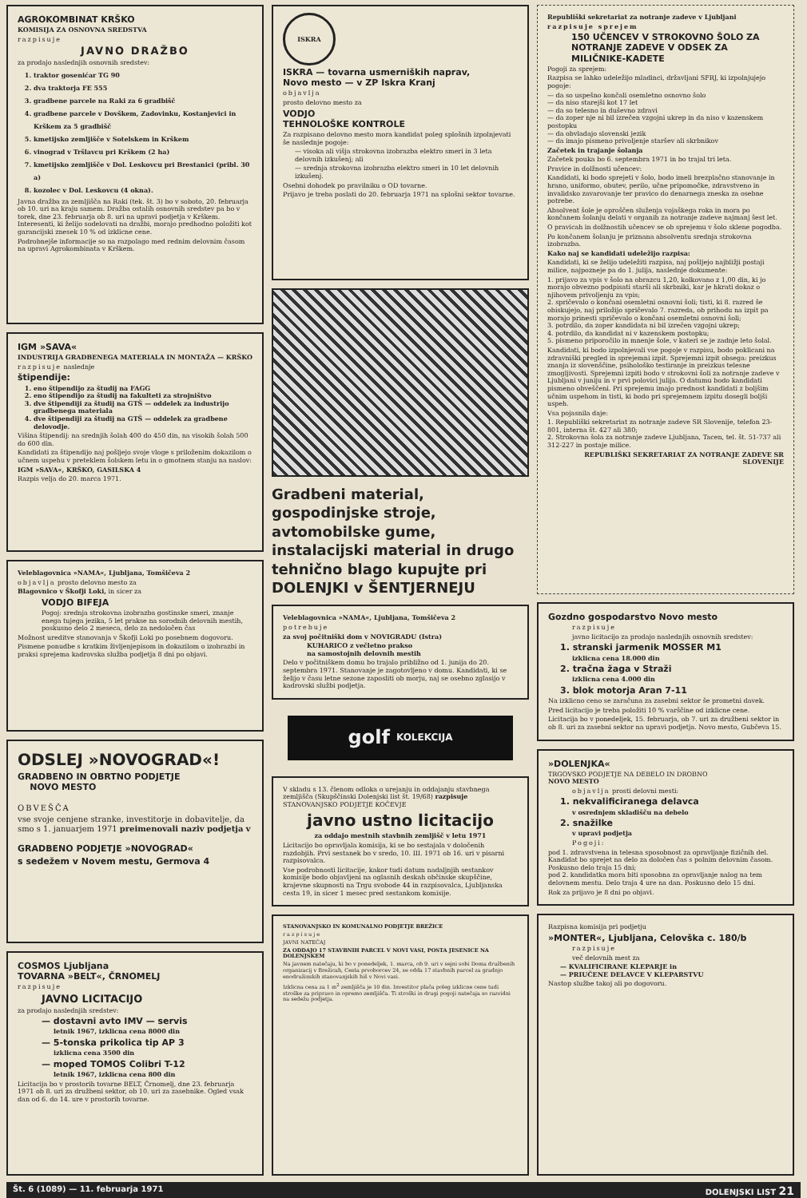AGROKOMBINAT KRŠKO
KOMISIJA ZA OSNOVNA SREDSTVA
razpisuje
JAVNO DRAŽBO
za prodajo naslednjih osnovnih sredstev:
1. traktor gosenićar TG 90
2. dva traktorja FE 555
3. gradbene parcele na Raki za 6 gradbišč
4. gradbene parcele v Dovškem, Zadovinku, Kostanjevici in Krškem za 5 gradbišč
5. kmetijsko zemljišče v Sotelskem in Krškem
6. vinograd v Tršlavcu pri Krškem (2 ha)
7. kmetijsko zemljišče v Dol. Leskovcu pri Brestanici (pribl. 30 a)
8. kozolec v Dol. Leskovcu (4 okna).
Javna dražba za zemljišča na Raki (tek. št. 3) bo v soboto, 20. februarja ob 10. uri na kraju samem. Dražba ostalih osnovnih sredstev pa bo v torek, dne 23. februarja ob 8. uri na upravi podjetja v Krškem. Interesenti, ki želijo sodelovati na dražbi, morajo predhodno položiti kot garancijski znesek 10 % od izklicne cene.
Podrobnejše informacije so na razpolago med rednim delovnim časom na upravi Agrokombinata v Krškem.
IGM »SAVA«
INDUSTRIJA GRADBENEGA MATERIALA IN MONTAŽA — KRŠKO
razpisuje naslednje
štipendije:
1. eno štipendijo za študij na FAGG
2. eno štipendijo za študij na fakulteti za strojništvo
3. dve štipendiji za študij na GTŠ — oddelek za industrijo gradbenega materiala
4. dve štipendiji za študij na GTŠ — oddelek za gradbene delovodje.
Višina štipendij: na srednjih šolah 400 do 450 din, na visokih šolah 500 do 600 din.
Kandidati za štipendijo naj pošljejo svoje vloge s priloženim dokazilom o učnem uspehu v preteklem šolskem letu in o gmotnem stanju na naslov:
IGM »SAVA«, KRŠKO, GASILSKA 4
Razpis velja do 20. marca 1971.
Veleblagovnica »NAMA«, Ljubljana, Tomšičeva 2
objavlja prosto delovno mesto za
Blagovnico v Škofji Loki, in sicer za
VODJO BIFEJA
Pogoj: srednja strokovna izobrazba gostinske smeri, znanje enega tujega jezika, 5 let prakse na sorodnih delovnih mestih, poskusno delo 2 meseca, delo za nedoločen čas
Možnost ureditve stanovanja v Škofji Loki po posebnem dogovoru.
Pismene ponudbe s kratkim življenjepisom in dokazilom o izobrazbi in praksi sprejema kadrovska služba podjetja 8 dni po objavi.
ODSLEJ »NOVOGRAD«!
GRADBENO IN OBRTNO PODJETJE
NOVO MESTO
OBVEŠČA
vse svoje cenjene stranke, investitorje in dobavitelje, da smo s 1. januarjem 1971 preimenovali naziv podjetja v
GRADBENO PODJETJE »NOVOGRAD«
s sedežem v Novem mestu, Germova 4
COSMOS Ljubljana
TOVARNA »BELT«, ČRNOMELJ
razpisuje
JAVNO LICITACIJO
za prodajo naslednjih sredstev:
— dostavni avto IMV — servis
letnik 1967, izklicna cena 8000 din
— 5-tonska prikolica tip AP 3
izklicna cena 3500 din
— moped TOMOS Colibri T-12
letnik 1967, izklicna cena 800 din
Licitacija bo v prostorih tovarne BELT, Črnomelj, dne 23. februarja 1971 ob 8. uri za družbeni sektor, ob 10. uri za zasebnike. Ogled vsak dan od 6. do 14. ure v prostorih tovarne.
ISKRA
ISKRA — tovarna usmerniških naprav,
Novo mesto — v ZP Iskra Kranj
objavlja
prosto delovno mesto za
VODJO
TEHNOLOŠKE KONTROLE
Za razpisano delovno mesto mora kandidat poleg splošnih izpolnjevati še naslednje pogoje:
— visoka ali višja strokovna izobrazba elektro smeri in 3 leta delovnih izkušenj; ali
— srednja strokovna izobrazba elektro smeri in 10 let delovnih izkušenj.
Osebni dohodek po pravilniku o OD tovarne.
Prijavo je treba poslati do 20. februarja 1971 na splošni sektor tovarne.
Gradbeni material, gospodinjske stroje, avtomobilske gume, instalacijski material in drugo tehnično blago kupujte pri
DOLENJKI v ŠENTJERNEJU
Veleblagovnica »NAMA«, Ljubljana, Tomšičeva 2
potrebuje
za svoj počitniški dom v NOVIGRADU (Istra)
KUHARICO z večletno prakso
na samostojnih delovnih mestih
Delo v počitniškem domu bo trajalo približno od 1. junija do 20. septembra 1971. Stanovanje je zagotovljeno v domu. Kandidati, ki se želijo v času letne sezone zaposliti ob morju, naj se osebno zglasijo v kadrovski službi podjetja.
golf KOLEKCIJA
V skladu s 13. členom odloka o urejanju in oddajanju stavbnega zemljišča (Skupščinski Dolenjski list št. 19/68) razpisuje STANOVANJSKO PODJETJE KOČEVJE
javno ustno licitacijo
za oddajo mestnih stavbnih zemljišč v letu 1971
Licitacijo bo opravljala komisija, ki se bo sestajala v določenih razdobjih. Prvi sestanek bo v sredo, 10. III. 1971 ob 16. uri v pisarni razpisovalca.
Vse podrobnosti licitacije, kakor tudi datum nadaljnjih sestankov komisije bodo objavljeni na oglasnih deskah občinske skupščine, krajevne skupnosti na Trgu svobode 44 in razpisovalca, Ljubljanska cesta 19, in sicer 1 mesec pred sestankom komisije.
STANOVANJSKO IN KOMUNALNO PODJETJE BREŽICE
razpisuje
JAVNI NATEČAJ
ZA ODDAJO 17 STAVBNIH PARCEL V NOVI VASI, POSTA JESENICE NA DOLENJSKEM
Na javnem natečaju, ki bo v ponedeljek, 1. marca, ob 9. uri v sejni sobi Doma družbenih organizacij v Brežicah, Cesta prvoborcev 24, se odda 17 stavbnih parcel za gradnjo enodružinskih stanovanjskih hiš v Novi vasi.
Izklicna cena za 1 m<sup>2</sup> zemljišča je 10 din. Investitor plača poleg izklicne cene tudi stroške za pripravo in opremo zemljišča. Ti stroški in drugi pogoji natečaja so razvidni na sedežu podjetja.
Republiški sekretariat za notranje zadeve v Ljubljani
razpisuje sprejem
150 UČENCEV V STROKOVNO ŠOLO ZA NOTRANJE ZADEVE V ODSEK ZA MILIČNIKE-KADETE
Pogoji za sprejem:
Razpisa se lahko udeležijo mladinci, državljani SFRJ, ki izpolnjujejo pogoje:
— da so uspešno končali osemletno osnovno šolo
— da niso starejši kot 17 let
— da so telesno in duševno zdravi
— da zoper nje ni bil izrečen vzgojni ukrep in da niso v kazenskem postopku
— da obvladajo slovenski jezik
— da imajo pismeno privoljenje staršev ali skrbnikov
Začetek in trajanje šolanja
Začetek pouka bo 6. septembra 1971 in bo trajal tri leta.
Pravice in dolžnosti učencev:
Kandidati, ki bodo sprejeti v šolo, bodo imeli brezplačno stanovanje in hrano, uniformo, obutev, perilo, učne pripomočke, zdravstveno in invalidsko zavarovanje ter pravico do denarnega zneska za osebne potrebe.
Absolvent šole je oproščen služenja vojaškega roka in mora po končanem šolanju delati v organih za notranje zadeve najmanj šest let.
O pravicah in dolžnostih učencev se ob sprejemu v šolo sklene pogodba.
Po končanem šolanju je priznana absolventu srednja strokovna izobrazba.
Kako naj se kandidati udeležijo razpisa:
Kandidati, ki se želijo udeležiti razpisa, naj pošljejo najbližji postaji milice, najpozneje pa do 1. julija, naslednje dokumente:
1. prijavo za vpis v šolo na obrazcu 1,20, kolkovano z 1,00 din, ki jo morajo obvezno podpisati starši ali skrbniki, kar je hkrati dokaz o njihovem privoljenju za vpis;
2. spričevalo o končani osemletni osnovni šoli; tisti, ki 8. razred še obiskujejo, naj priložijo spričevalo 7. razreda, ob prihodu na izpit pa morajo prinesti spričevalo o končani osemletni osnovni šoli;
3. potrdilo, da zoper kandidata ni bil izrečen vzgojni ukrep;
4. potrdilo, da kandidat ni v kazenskem postopku;
5. pismeno priporočilo in mnenje šole, v kateri se je zadnje leto šolal.
Kandidati, ki bodo izpolnjevali vse pogoje v razpisu, bodo poklicani na zdravniški pregled in sprejemni izpit. Sprejemni izpit obsega: preizkus znanja iz slovenščine, psihološko testiranje in preizkus telesne zmogljivosti. Sprejemni izpiti bodo v strokovni šoli za notranje zadeve v Ljubljani v juniju in v prvi polovici julija. O datumu bodo kandidati pismeno obveščeni. Pri sprejemu imajo prednost kandidati z boljšim učnim uspehom in tisti, ki bodo pri sprejemnem izpitu dosegli boljši uspeh.
Vsa pojasnila daje:
1. Republiški sekretariat za notranje zadeve SR Slovenije, telefon 23-801, interna št. 427 ali 380;
2. Strokovna šola za notranje zadeve Ljubljana, Tacen, tel. št. 51-737 ali 312-227 in postaje milice.
REPUBLIŠKI SEKRETARIAT ZA NOTRANJE ZADEVE SR SLOVENIJE
Gozdno gospodarstvo Novo mesto
razpisuje
javno licitacijo za prodajo naslednjih osnovnih sredstev:
1. stranski jarmenik MOSSER M1
izklicna cena 18.000 din
2. tračna žaga v Straži
izklicna cena 4.000 din
3. blok motorja Aran 7-11
Na izklicno ceno se zaračuna za zasebni sektor še prometni davek.
Pred licitacijo je treba položiti 10 % varščine od izklicne cene.
Licitacija bo v ponedeljek, 15. februarja, ob 7. uri za družbeni sektor in ob 8. uri za zasebni sektor na upravi podjetja. Novo mesto, Gubčeva 15.
»DOLENJKA«
TRGOVSKO PODJETJE NA DEBELO IN DROBNO
NOVO MESTO
objavlja prosti delovni mesti:
1. nekvalificiranega delavca
v osrednjem skladišču na debelo
2. snažilke
v upravi podjetja
Pogoji:
pod 1. zdravstvena in telesna sposobnost za opravljanje fizičnih del. Kandidat bo sprejet na delo za določen čas s polnim delovnim časom. Poskusno delo traja 15 dni;
pod 2. kandidatka mora biti sposobna za opravljanje nalog na tem delovnem mestu. Delo traja 4 ure na dan. Poskusno delo 15 dni.
Rok za prijavo je 8 dni po objavi.
Razpisna komisija pri podjetju
»MONTER«, Ljubljana, Celovška c. 180/b
razpisuje
več delovnih mest za
— KVALIFICIRANE KLEPARJE in
— PRIUČENE DELAVCE V KLEPARSTVU
Nastop službe takoj ali po dogovoru.
Št. 6 (1089) — 11. februarja 1971 DOLENJSKI LIST 21